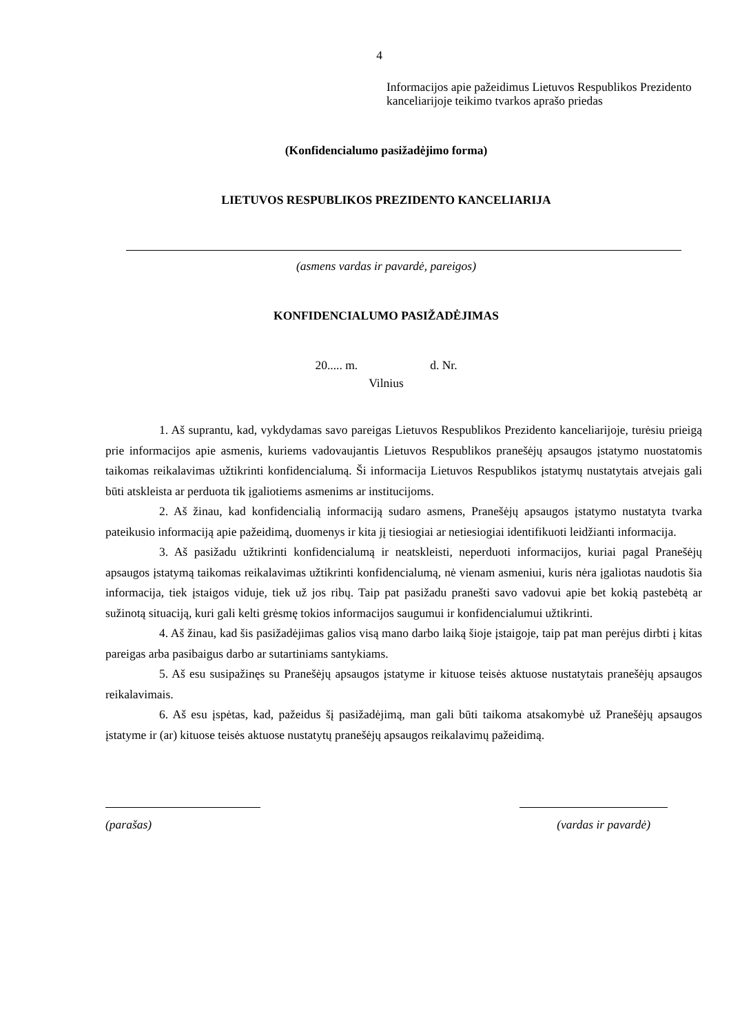4
Informacijos apie pažeidimus Lietuvos Respublikos Prezidento kanceliarijoje teikimo tvarkos aprašo priedas
(Konfidencialumo pasižadėjimo forma)
LIETUVOS RESPUBLIKOS PREZIDENTO KANCELIARIJA
(asmens vardas ir pavardė, pareigos)
KONFIDENCIALUMO PASIŽADĖJIMAS
20..... m. d. Nr.
Vilnius
1. Aš suprantu, kad, vykdydamas savo pareigas Lietuvos Respublikos Prezidento kanceliarijoje, turėsiu prieigą prie informacijos apie asmenis, kuriems vadovaujantis Lietuvos Respublikos pranešėjų apsaugos įstatymo nuostatomis taikomas reikalavimas užtikrinti konfidencialumą. Ši informacija Lietuvos Respublikos įstatymų nustatytais atvejais gali būti atskleista ar perduota tik įgaliotiems asmenims ar institucijoms.
2. Aš žinau, kad konfidencialią informaciją sudaro asmens, Pranešėjų apsaugos įstatymo nustatyta tvarka pateikusio informaciją apie pažeidimą, duomenys ir kita jį tiesiogiai ar netiesiogiai identifikuoti leidžianti informacija.
3. Aš pasižadu užtikrinti konfidencialumą ir neatskleisti, neperduoti informacijos, kuriai pagal Pranešėjų apsaugos įstatymą taikomas reikalavimas užtikrinti konfidencialumą, nė vienam asmeniui, kuris nėra įgaliotas naudotis šia informacija, tiek įstaigos viduje, tiek už jos ribų. Taip pat pasižadu pranešti savo vadovui apie bet kokią pastebėtą ar sužinotą situaciją, kuri gali kelti grėsmę tokios informacijos saugumui ir konfidencialumui užtikrinti.
4. Aš žinau, kad šis pasižadėjimas galios visą mano darbo laiką šioje įstaigoje, taip pat man perėjus dirbti į kitas pareigas arba pasibaigus darbo ar sutartiniams santykiams.
5. Aš esu susipažinęs su Pranešėjų apsaugos įstatyme ir kituose teisės aktuose nustatytais pranešėjų apsaugos reikalavimais.
6. Aš esu įspėtas, kad, pažeidus šį pasižadėjimą, man gali būti taikoma atsakomybė už Pranešėjų apsaugos įstatyme ir (ar) kituose teisės aktuose nustatytų pranešėjų apsaugos reikalavimų pažeidimą.
(parašas) (vardas ir pavardė)